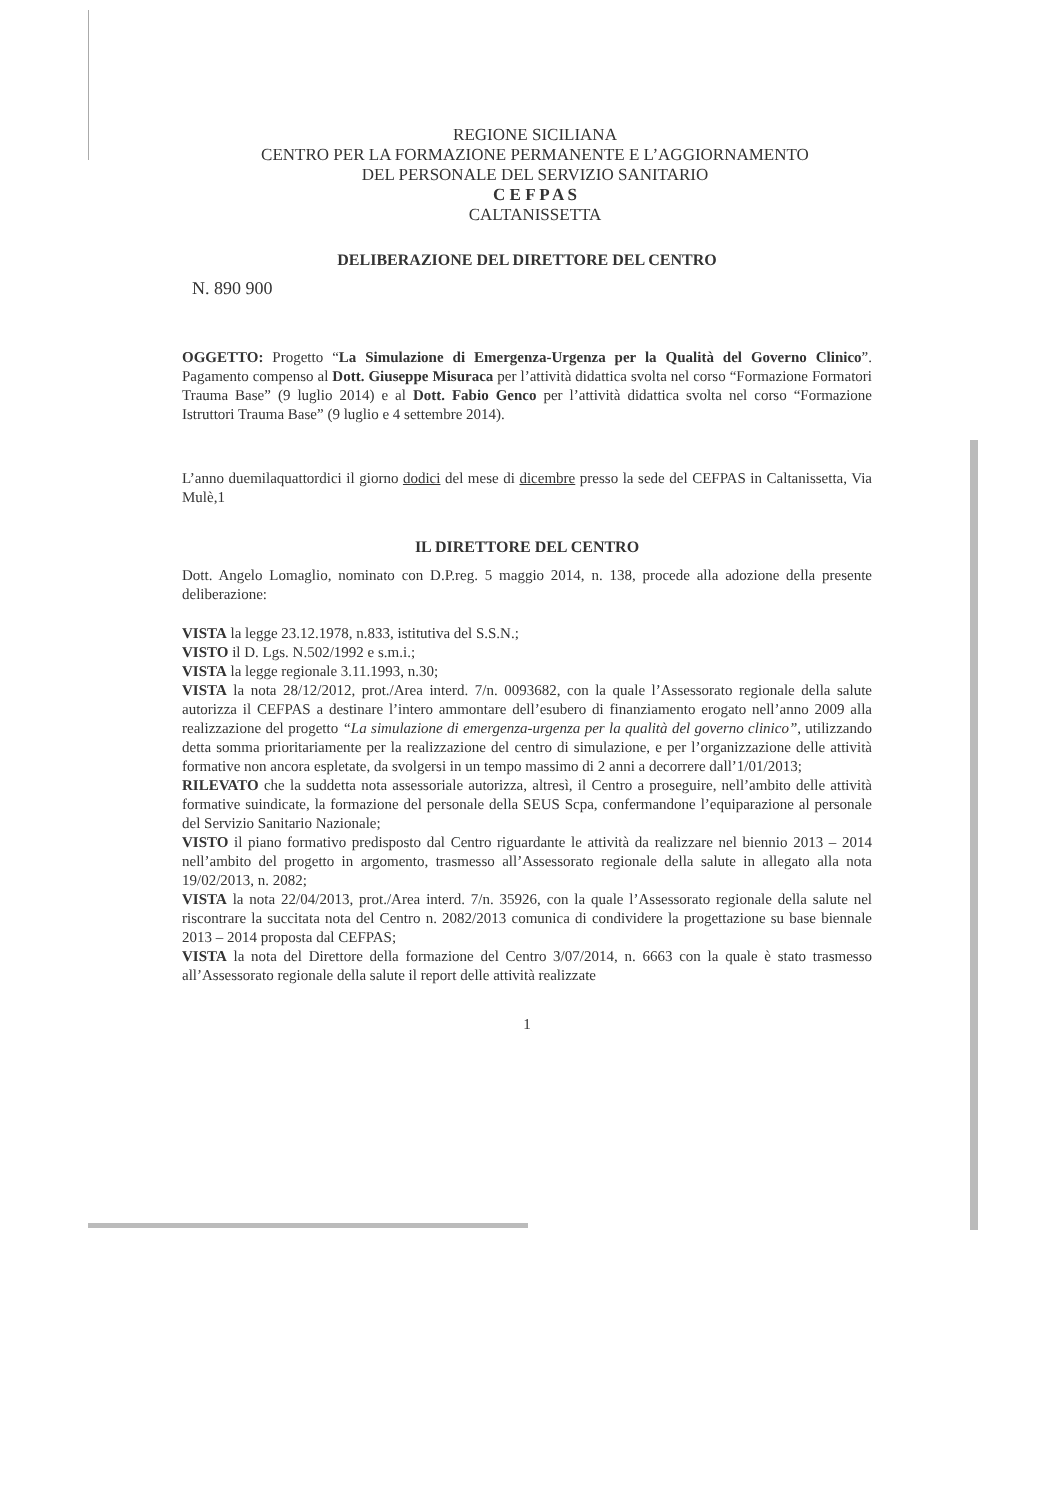REGIONE SICILIANA
CENTRO PER LA FORMAZIONE PERMANENTE E L’AGGIORNAMENTO
DEL PERSONALE DEL SERVIZIO SANITARIO
C E F P A S
CALTANISSETTA
DELIBERAZIONE DEL DIRETTORE DEL CENTRO
N. 890 900
OGGETTO: Progetto “La Simulazione di Emergenza-Urgenza per la Qualità del Governo Clinico”. Pagamento compenso al Dott. Giuseppe Misuraca per l’attività didattica svolta nel corso “Formazione Formatori Trauma Base” (9 luglio 2014) e al Dott. Fabio Genco per l’attività didattica svolta nel corso “Formazione Istruttori Trauma Base” (9 luglio e 4 settembre 2014).
L’anno duemilaquattordici il giorno dodici del mese di dicembre presso la sede del CEFPAS in Caltanissetta, Via Mulè,1
IL DIRETTORE DEL CENTRO
Dott. Angelo Lomaglio, nominato con D.P.reg. 5 maggio 2014, n. 138, procede alla adozione della presente deliberazione:
VISTA la legge 23.12.1978, n.833, istitutiva del S.S.N.;
VISTO il D. Lgs. N.502/1992 e s.m.i.;
VISTA la legge regionale 3.11.1993, n.30;
VISTA la nota 28/12/2012, prot./Area interd. 7/n. 0093682, con la quale l’Assessorato regionale della salute autorizza il CEFPAS a destinare l’intero ammontare dell’esubero di finanziamento erogato nell’anno 2009 alla realizzazione del progetto “La simulazione di emergenza-urgenza per la qualità del governo clinico”, utilizzando detta somma prioritariamente per la realizzazione del centro di simulazione, e per l’organizzazione delle attività formative non ancora espletate, da svolgersi in un tempo massimo di 2 anni a decorrere dall’1/01/2013;
RILEVATO che la suddetta nota assessoriale autorizza, altresì, il Centro a proseguire, nell’ambito delle attività formative suindicate, la formazione del personale della SEUS Scpa, confermandone l’equiparazione al personale del Servizio Sanitario Nazionale;
VISTO il piano formativo predisposto dal Centro riguardante le attività da realizzare nel biennio 2013 – 2014 nell’ambito del progetto in argomento, trasmesso all’Assessorato regionale della salute in allegato alla nota 19/02/2013, n. 2082;
VISTA la nota 22/04/2013, prot./Area interd. 7/n. 35926, con la quale l’Assessorato regionale della salute nel riscontrare la succitata nota del Centro n. 2082/2013 comunica di condividere la progettazione su base biennale 2013 – 2014 proposta dal CEFPAS;
VISTA la nota del Direttore della formazione del Centro 3/07/2014, n. 6663 con la quale è stato trasmesso all’Assessorato regionale della salute il report delle attività realizzate
1